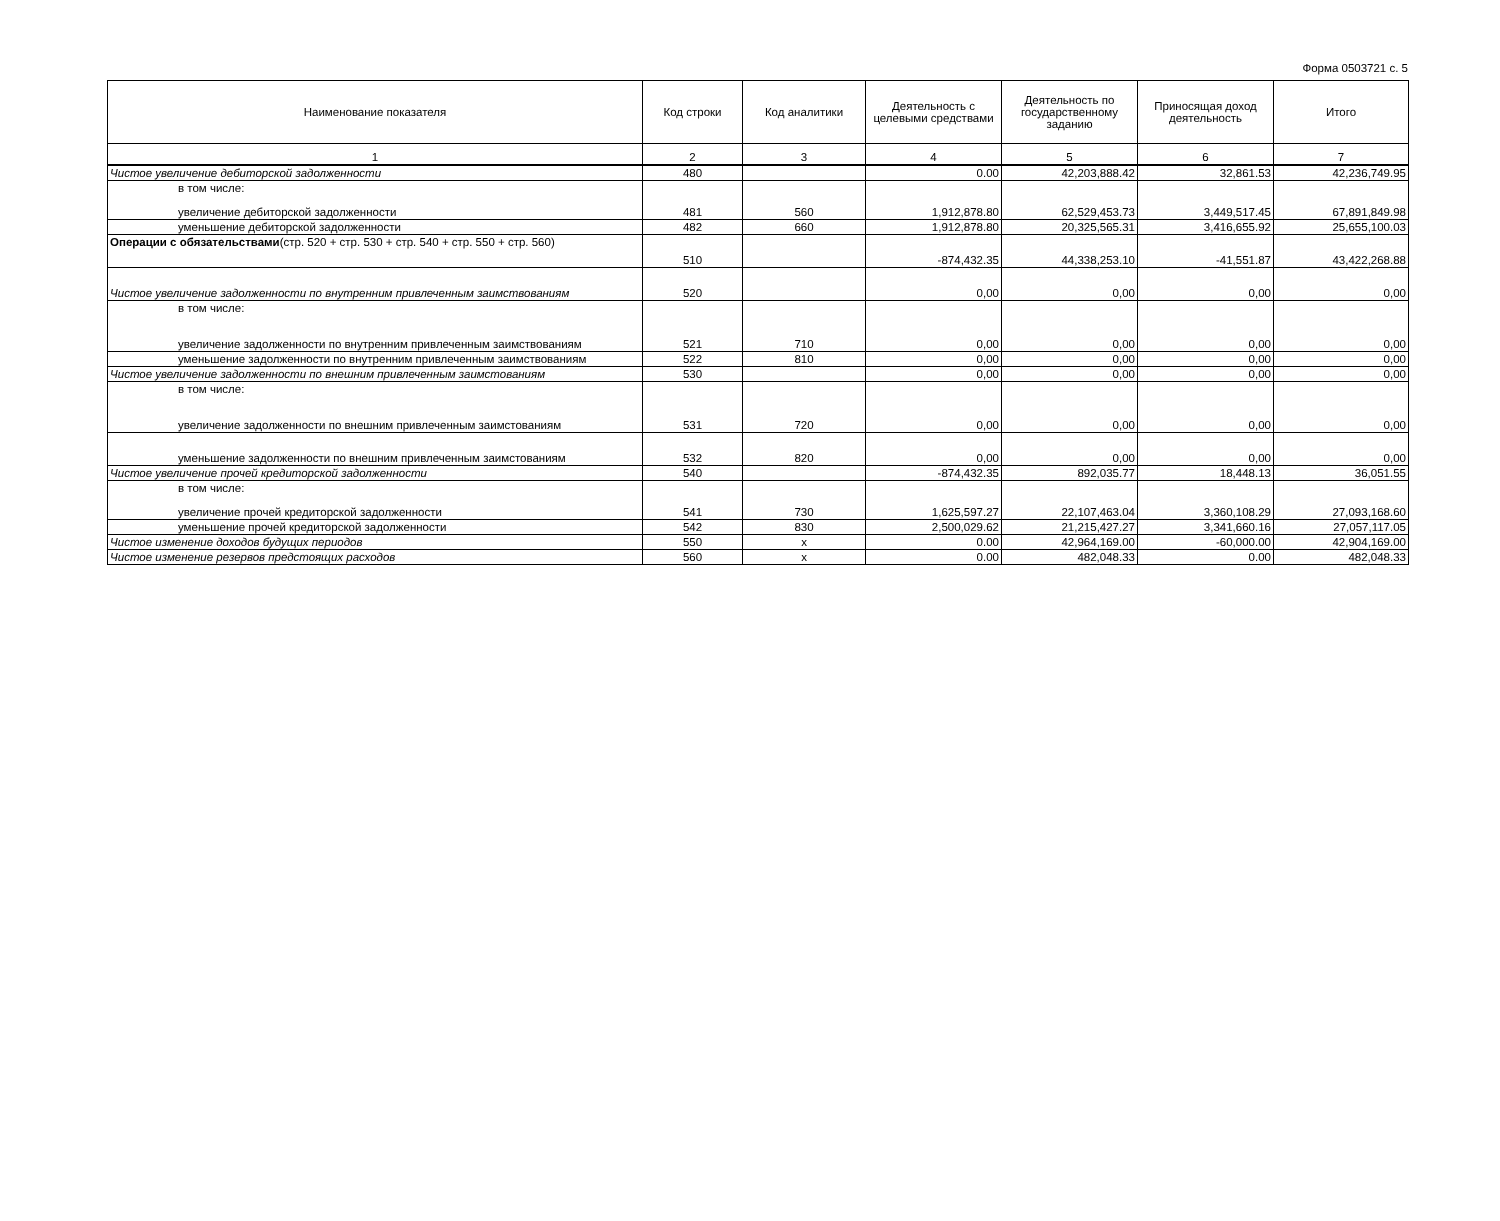Форма 0503721 с. 5
| Наименование показателя | Код строки | Код аналитики | Деятельность с целевыми средствами | Деятельность по государственному заданию | Приносящая доход деятельность | Итого |
| --- | --- | --- | --- | --- | --- | --- |
| 1 | 2 | 3 | 4 | 5 | 6 | 7 |
| Чистое увеличение дебиторской задолженности | 480 | | 0.00 | 42,203,888.42 | 32,861.53 | 42,236,749.95 |
| в том числе: увеличение дебиторской задолженности | 481 | 560 | 1,912,878.80 | 62,529,453.73 | 3,449,517.45 | 67,891,849.98 |
| уменьшение дебиторской задолженности | 482 | 660 | 1,912,878.80 | 20,325,565.31 | 3,416,655.92 | 25,655,100.03 |
| Операции с обязательствами (стр. 520 + стр. 530 + стр. 540 + стр. 550 + стр. 560) | 510 | | -874,432.35 | 44,338,253.10 | -41,551.87 | 43,422,268.88 |
| Чистое увеличение задолженности по внутренним привлеченным заимствованиям | 520 | | 0,00 | 0,00 | 0,00 | 0,00 |
| в том числе: увеличение задолженности по внутренним привлеченным заимствованиям | 521 | 710 | 0,00 | 0,00 | 0,00 | 0,00 |
| уменьшение задолженности по внутренним привлеченным заимствованиям | 522 | 810 | 0,00 | 0,00 | 0,00 | 0,00 |
| Чистое увеличение задолженности по внешним привлеченным заимстованиям | 530 | | 0,00 | 0,00 | 0,00 | 0,00 |
| в том числе: увеличение задолженности по внешним привлеченным заимстованиям | 531 | 720 | 0,00 | 0,00 | 0,00 | 0,00 |
| уменьшение задолженности по внешним привлеченным заимстованиям | 532 | 820 | 0,00 | 0,00 | 0,00 | 0,00 |
| Чистое увеличение прочей кредиторской задолженности | 540 | | -874,432.35 | 892,035.77 | 18,448.13 | 36,051.55 |
| в том числе: увеличение прочей кредиторской задолженности | 541 | 730 | 1,625,597.27 | 22,107,463.04 | 3,360,108.29 | 27,093,168.60 |
| уменьшение прочей кредиторской задолженности | 542 | 830 | 2,500,029.62 | 21,215,427.27 | 3,341,660.16 | 27,057,117.05 |
| Чистое изменение доходов будущих периодов | 550 | x | 0.00 | 42,964,169.00 | -60,000.00 | 42,904,169.00 |
| Чистое изменение резервов предстоящих расходов | 560 | x | 0.00 | 482,048.33 | 0.00 | 482,048.33 |